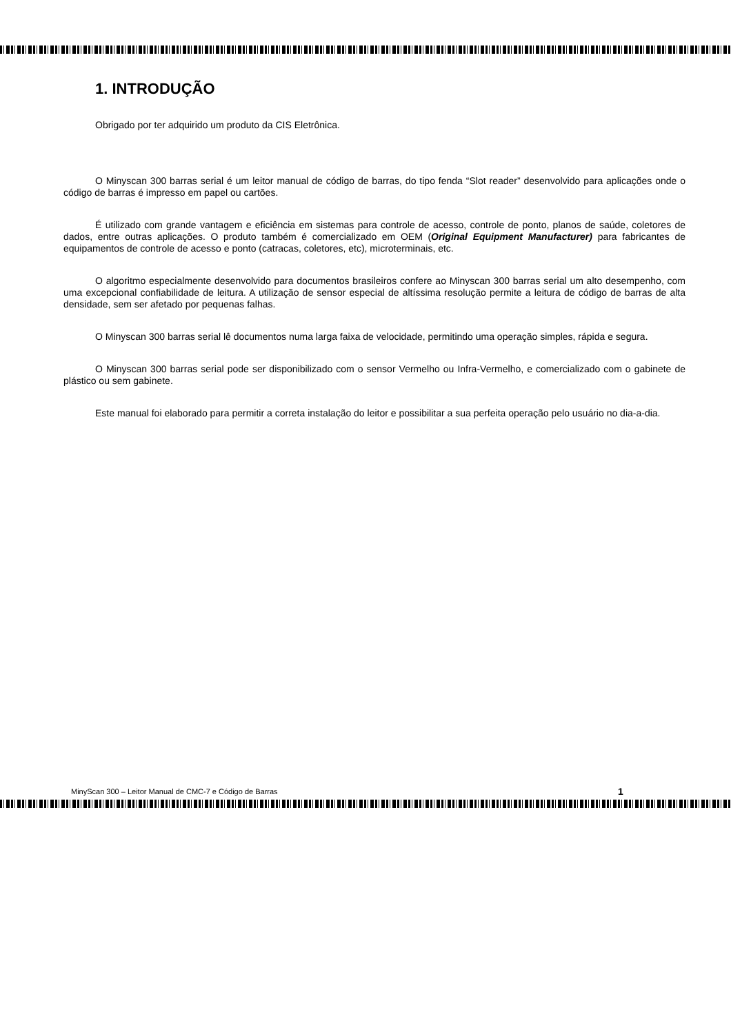1. INTRODUÇÃO
Obrigado por ter adquirido um produto da CIS Eletrônica.
O Minyscan 300 barras serial é um leitor manual de código de barras, do tipo fenda “Slot reader” desenvolvido para aplicações onde o código de barras é impresso em papel ou cartões.
É utilizado com grande vantagem e eficiência em sistemas para controle de acesso, controle de ponto, planos de saúde, coletores de dados, entre outras aplicações. O produto também é comercializado em OEM (Original Equipment Manufacturer) para fabricantes de equipamentos de controle de acesso e ponto (catracas, coletores, etc), microterminais, etc.
O algoritmo especialmente desenvolvido para documentos brasileiros confere ao Minyscan 300 barras serial um alto desempenho, com uma excepcional confiabilidade de leitura. A utilização de sensor especial de altíssima resolução permite a leitura de código de barras de alta densidade, sem ser afetado por pequenas falhas.
O Minyscan 300 barras serial lê documentos numa larga faixa de velocidade, permitindo uma operação simples, rápida e segura.
O Minyscan 300 barras serial pode ser disponibilizado com o sensor Vermelho ou Infra-Vermelho, e comercializado com o gabinete de plástico ou sem gabinete.
Este manual foi elaborado para permitir a correta instalação do leitor e possibilitar a sua perfeita operação pelo usuário no dia-a-dia.
MinyScan 300 – Leitor Manual de CMC-7 e Código de Barras 1